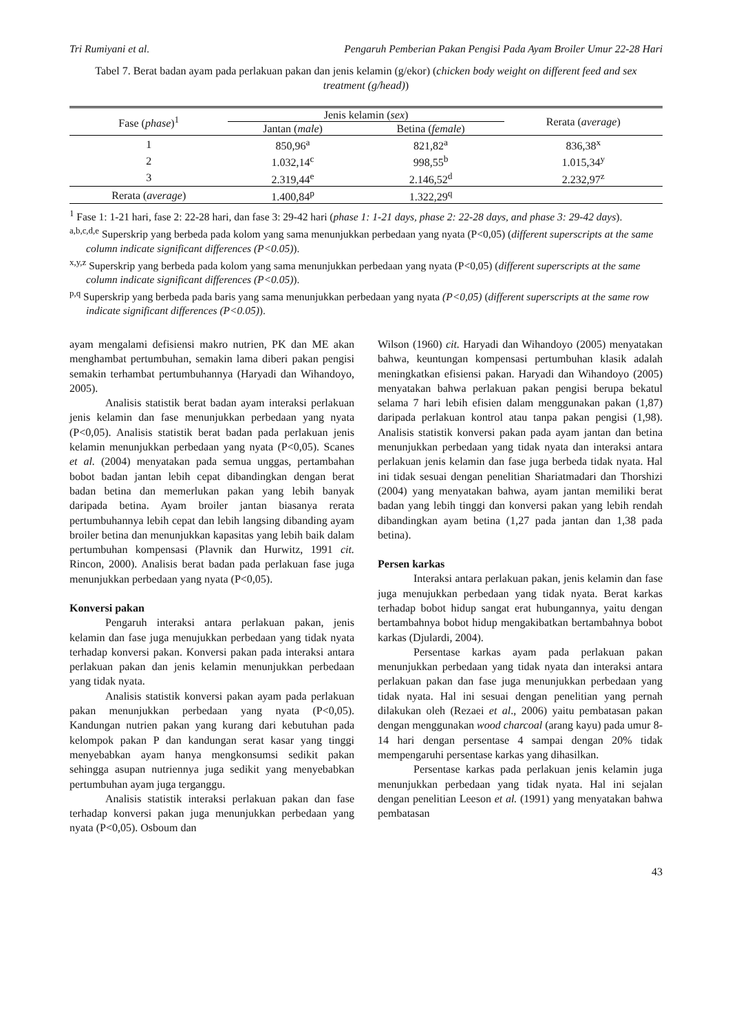Tri Rumiyani et al. Pengaruh Pemberian Pakan Pengisi Pada Ayam Broiler Umur 22-28 Hari
Tabel 7. Berat badan ayam pada perlakuan pakan dan jenis kelamin (g/ekor) (chicken body weight on different feed and sex treatment (g/head))
| Fase ( phase )<sup>1</sup> | Jenis kelamin ( sex ) | | Rerata ( average ) |
| --- | --- | --- | --- |
| | Jantan ( male ) | Betina ( female ) | |
| 1 | 850,96<sup>a</sup> | 821,82<sup>a</sup> | 836,38<sup>x</sup> |
| 2 | 1.032,14<sup>c</sup> | 998,55<sup>b</sup> | 1.015,34<sup>y</sup> |
| 3 | 2.319,44<sup>e</sup> | 2.146,52<sup>d</sup> | 2.232,97<sup>z</sup> |
| Rerata ( average ) | 1.400,84<sup>p</sup> | 1.322,29<sup>q</sup> | |
<sup>1</sup> Fase 1: 1-21 hari, fase 2: 22-28 hari, dan fase 3: 29-42 hari (phase 1: 1-21 days, phase 2: 22-28 days, and phase 3: 29-42 days).
<sup>a,b,c,d,e</sup> Superskrip yang berbeda pada kolom yang sama menunjukkan perbedaan yang nyata (P<0,05) (different superscripts at the same column indicate significant differences (P<0.05)).
<sup>x,y,z</sup> Superskrip yang berbeda pada kolom yang sama menunjukkan perbedaan yang nyata (P<0,05) (different superscripts at the same column indicate significant differences (P<0.05)).
<sup>p,q</sup> Superskrip yang berbeda pada baris yang sama menunjukkan perbedaan yang nyata (P<0,05) (different superscripts at the same row indicate significant differences (P<0.05)).
ayam mengalami defisiensi makro nutrien, PK dan ME akan menghambat pertumbuhan, semakin lama diberi pakan pengisi semakin terhambat pertumbuhannya (Haryadi dan Wihandoyo, 2005).
Analisis statistik berat badan ayam interaksi perlakuan jenis kelamin dan fase menunjukkan perbedaan yang nyata (P<0,05). Analisis statistik berat badan pada perlakuan jenis kelamin menunjukkan perbedaan yang nyata (P<0,05). Scanes et al. (2004) menyatakan pada semua unggas, pertambahan bobot badan jantan lebih cepat dibandingkan dengan berat badan betina dan memerlukan pakan yang lebih banyak daripada betina. Ayam broiler jantan biasanya rerata pertumbuhannya lebih cepat dan lebih langsing dibanding ayam broiler betina dan menunjukkan kapasitas yang lebih baik dalam pertumbuhan kompensasi (Plavnik dan Hurwitz, 1991 cit. Rincon, 2000). Analisis berat badan pada perlakuan fase juga menunjukkan perbedaan yang nyata (P<0,05).
Konversi pakan
Pengaruh interaksi antara perlakuan pakan, jenis kelamin dan fase juga menujukkan perbedaan yang tidak nyata terhadap konversi pakan. Konversi pakan pada interaksi antara perlakuan pakan dan jenis kelamin menunjukkan perbedaan yang tidak nyata.
Analisis statistik konversi pakan ayam pada perlakuan pakan menunjukkan perbedaan yang nyata (P<0,05). Kandungan nutrien pakan yang kurang dari kebutuhan pada kelompok pakan P dan kandungan serat kasar yang tinggi menyebabkan ayam hanya mengkonsumsi sedikit pakan sehingga asupan nutriennya juga sedikit yang menyebabkan pertumbuhan ayam juga terganggu.
Analisis statistik interaksi perlakuan pakan dan fase terhadap konversi pakan juga menunjukkan perbedaan yang nyata (P<0,05). Osboum dan
Wilson (1960) cit. Haryadi dan Wihandoyo (2005) menyatakan bahwa, keuntungan kompensasi pertumbuhan klasik adalah meningkatkan efisiensi pakan. Haryadi dan Wihandoyo (2005) menyatakan bahwa perlakuan pakan pengisi berupa bekatul selama 7 hari lebih efisien dalam menggunakan pakan (1,87) daripada perlakuan kontrol atau tanpa pakan pengisi (1,98). Analisis statistik konversi pakan pada ayam jantan dan betina menunjukkan perbedaan yang tidak nyata dan interaksi antara perlakuan jenis kelamin dan fase juga berbeda tidak nyata. Hal ini tidak sesuai dengan penelitian Shariatmadari dan Thorshizi (2004) yang menyatakan bahwa, ayam jantan memiliki berat badan yang lebih tinggi dan konversi pakan yang lebih rendah dibandingkan ayam betina (1,27 pada jantan dan 1,38 pada betina).
Persen karkas
Interaksi antara perlakuan pakan, jenis kelamin dan fase juga menujukkan perbedaan yang tidak nyata. Berat karkas terhadap bobot hidup sangat erat hubungannya, yaitu dengan bertambahnya bobot hidup mengakibatkan bertambahnya bobot karkas (Djulardi, 2004).
Persentase karkas ayam pada perlakuan pakan menunjukkan perbedaan yang tidak nyata dan interaksi antara perlakuan pakan dan fase juga menunjukkan perbedaan yang tidak nyata. Hal ini sesuai dengan penelitian yang pernah dilakukan oleh (Rezaei et al., 2006) yaitu pembatasan pakan dengan menggunakan wood charcoal (arang kayu) pada umur 8-14 hari dengan persentase 4 sampai dengan 20% tidak mempengaruhi persentase karkas yang dihasilkan.
Persentase karkas pada perlakuan jenis kelamin juga menunjukkan perbedaan yang tidak nyata. Hal ini sejalan dengan penelitian Leeson et al. (1991) yang menyatakan bahwa pembatasan
43